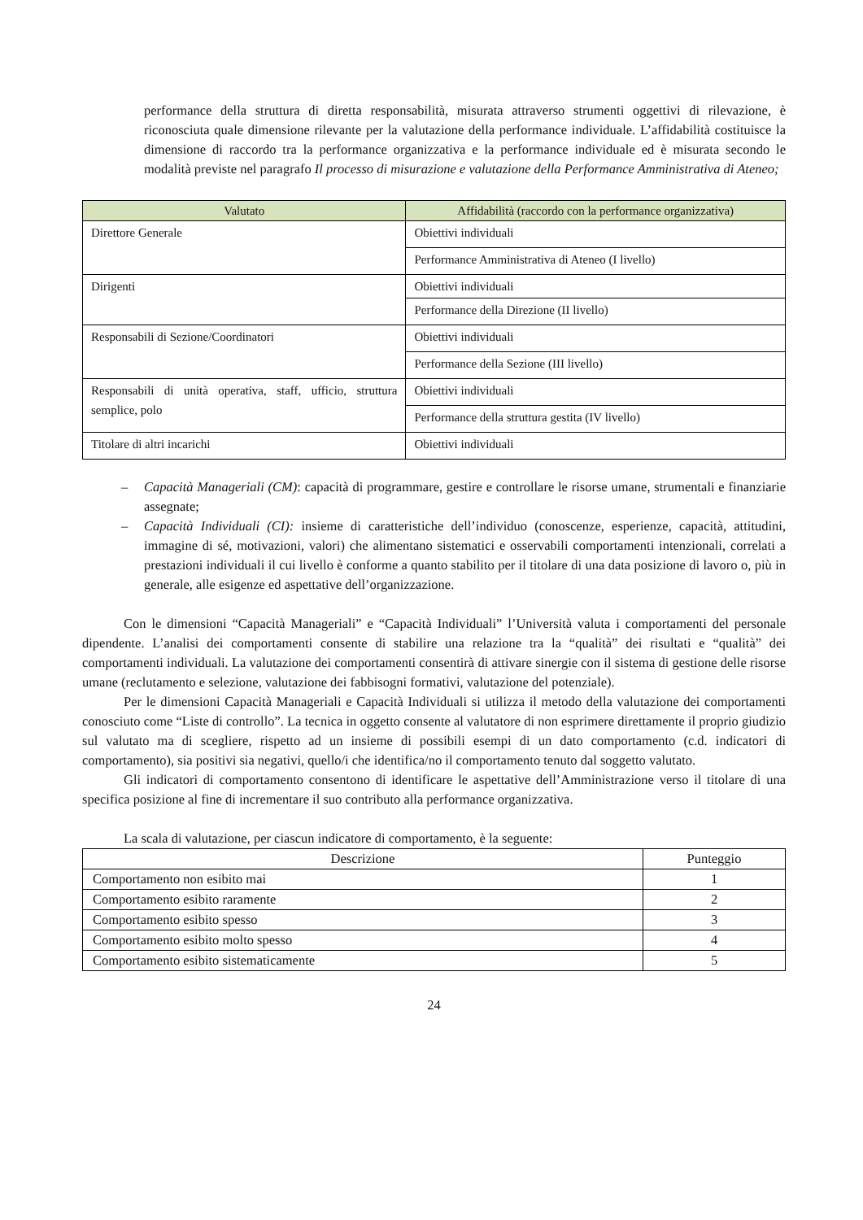performance della struttura di diretta responsabilità, misurata attraverso strumenti oggettivi di rilevazione, è riconosciuta quale dimensione rilevante per la valutazione della performance individuale. L’affidabilità costituisce la dimensione di raccordo tra la performance organizzativa e la performance individuale ed è misurata secondo le modalità previste nel paragrafo Il processo di misurazione e valutazione della Performance Amministrativa di Ateneo;
| Valutato | Affidabilità (raccordo con la performance organizzativa) |
| --- | --- |
| Direttore Generale | Obiettivi individuali |
| | Performance Amministrativa di Ateneo (I livello) |
| Dirigenti | Obiettivi individuali |
| | Performance della Direzione (II livello) |
| Responsabili di Sezione/Coordinatori | Obiettivi individuali |
| | Performance della Sezione (III livello) |
| Responsabili di unità operativa, staff, ufficio, struttura semplice, polo | Obiettivi individuali |
| | Performance della struttura gestita (IV livello) |
| Titolare di altri incarichi | Obiettivi individuali |
– Capacità Manageriali (CM): capacità di programmare, gestire e controllare le risorse umane, strumentali e finanziarie assegnate;
– Capacità Individuali (CI): insieme di caratteristiche dell’individuo (conoscenze, esperienze, capacità, attitudini, immagine di sé, motivazioni, valori) che alimentano sistematici e osservabili comportamenti intenzionali, correlati a prestazioni individuali il cui livello è conforme a quanto stabilito per il titolare di una data posizione di lavoro o, più in generale, alle esigenze ed aspettative dell’organizzazione.
Con le dimensioni “Capacità Manageriali” e “Capacità Individuali” l’Università valuta i comportamenti del personale dipendente. L’analisi dei comportamenti consente di stabilire una relazione tra la “qualità” dei risultati e “qualità” dei comportamenti individuali. La valutazione dei comportamenti consentirà di attivare sinergie con il sistema di gestione delle risorse umane (reclutamento e selezione, valutazione dei fabbisogni formativi, valutazione del potenziale).
Per le dimensioni Capacità Manageriali e Capacità Individuali si utilizza il metodo della valutazione dei comportamenti conosciuto come “Liste di controllo”. La tecnica in oggetto consente al valutatore di non esprimere direttamente il proprio giudizio sul valutato ma di scegliere, rispetto ad un insieme di possibili esempi di un dato comportamento (c.d. indicatori di comportamento), sia positivi sia negativi, quello/i che identifica/no il comportamento tenuto dal soggetto valutato.
Gli indicatori di comportamento consentono di identificare le aspettative dell’Amministrazione verso il titolare di una specifica posizione al fine di incrementare il suo contributo alla performance organizzativa.
La scala di valutazione, per ciascun indicatore di comportamento, è la seguente:
| Descrizione | Punteggio |
| --- | --- |
| Comportamento non esibito mai | 1 |
| Comportamento esibito raramente | 2 |
| Comportamento esibito spesso | 3 |
| Comportamento esibito molto spesso | 4 |
| Comportamento esibito sistematicamente | 5 |
24